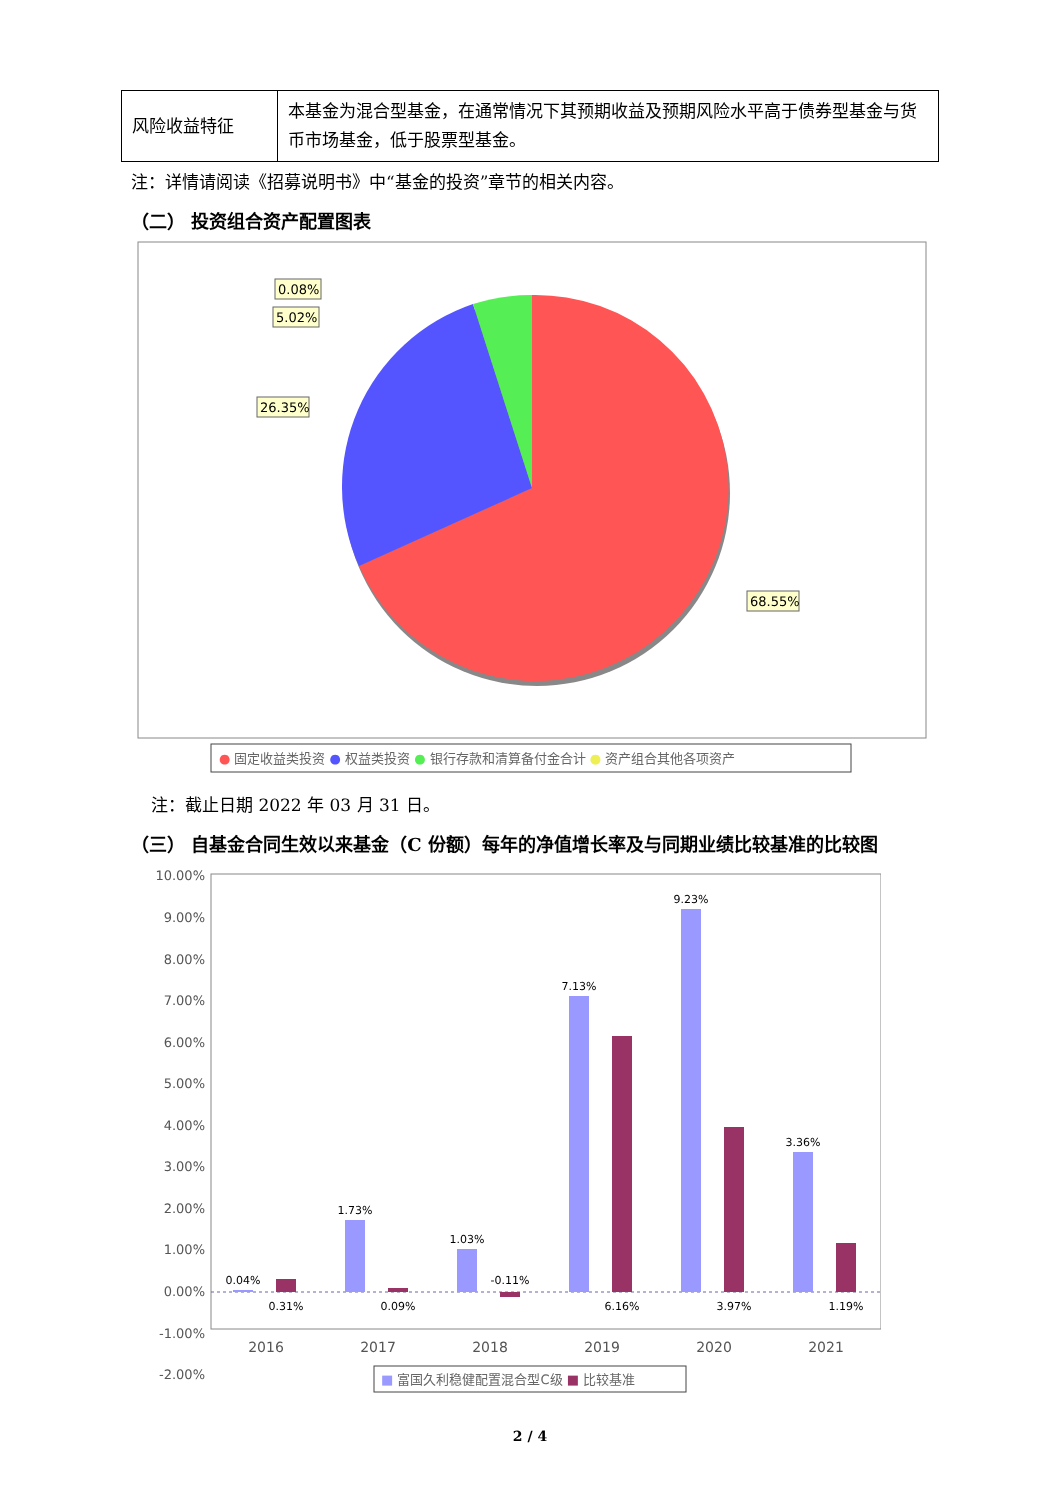| 风险收益特征 | 本基金为混合型基金，在通常情况下其预期收益及预期风险水平高于债券型基金与货币市场基金，低于股票型基金。 |
注：详情请阅读《招募说明书》中“基金的投资”章节的相关内容。
（二） 投资组合资产配置图表
0.08%
5.02%
26.35%
68.55%
● 固定收益类投资 ● 权益类投资 ● 银行存款和清算备付金合计 ● 资产组合其他各项资产
注：截止日期 2022 年 03 月 31 日。
（三） 自基金合同生效以来基金（C 份额）每年的净值增长率及与同期业绩比较基准的比较图
10.00%
9.00%
8.00%
7.00%
6.00%
5.00%
4.00%
3.00%
2.00%
1.00%
0.00%
-1.00%
-2.00%
0.04%
0.31%
1.73%
0.09%
1.03%
-0.11%
7.13%
6.16%
9.23%
3.97%
3.36%
1.19%
2016
2017
2018
2019
2020
2021
■ 富国久利稳健配置混合型C级 ■ 比较基准
2 / 4